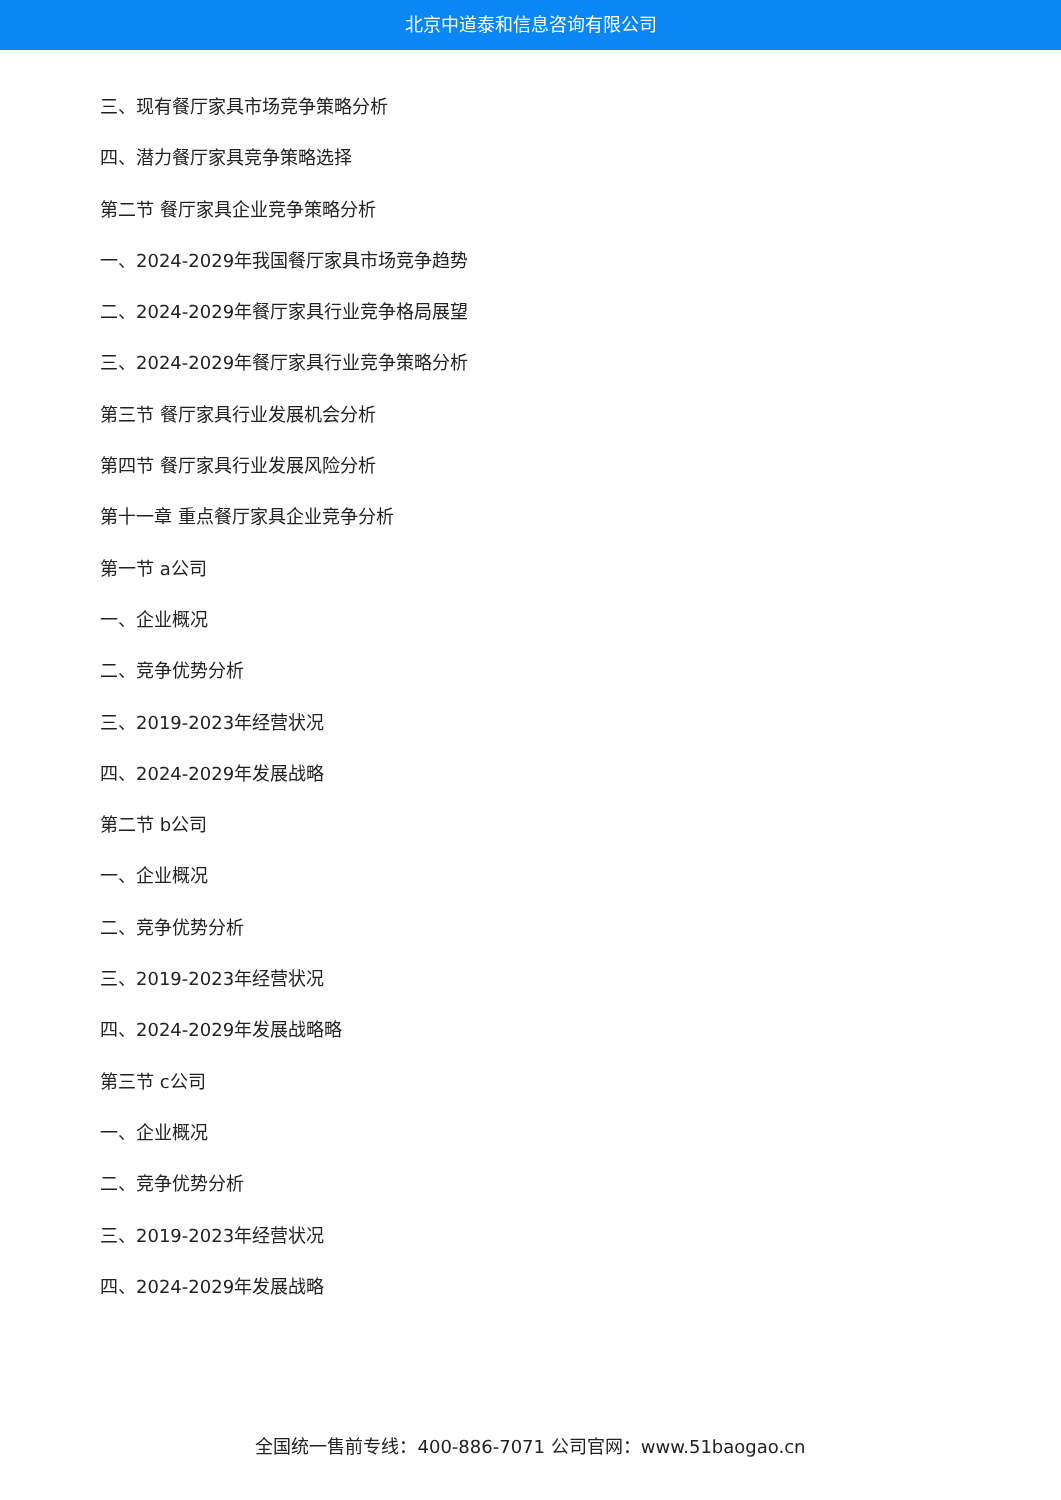北京中道泰和信息咨询有限公司
三、现有餐厅家具市场竞争策略分析
四、潜力餐厅家具竞争策略选择
第二节 餐厅家具企业竞争策略分析
一、2024-2029年我国餐厅家具市场竞争趋势
二、2024-2029年餐厅家具行业竞争格局展望
三、2024-2029年餐厅家具行业竞争策略分析
第三节 餐厅家具行业发展机会分析
第四节 餐厅家具行业发展风险分析
第十一章 重点餐厅家具企业竞争分析
第一节 a公司
一、企业概况
二、竞争优势分析
三、2019-2023年经营状况
四、2024-2029年发展战略
第二节 b公司
一、企业概况
二、竞争优势分析
三、2019-2023年经营状况
四、2024-2029年发展战略略
第三节 c公司
一、企业概况
二、竞争优势分析
三、2019-2023年经营状况
四、2024-2029年发展战略
全国统一售前专线：400-886-7071 公司官网：www.51baogao.cn